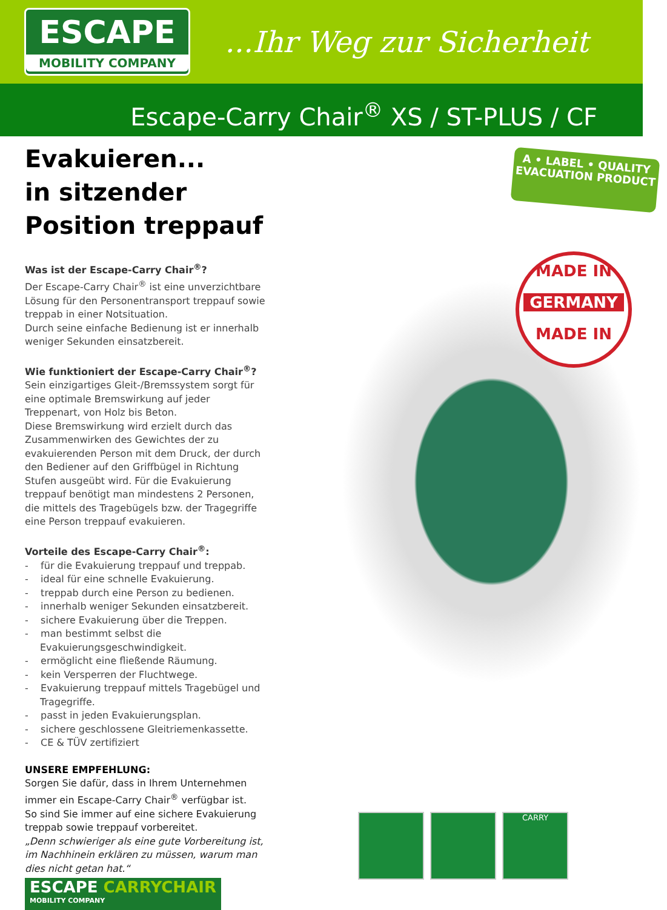ESCAPE
MOBILITY COMPANY
...Ihr Weg zur Sicherheit
Escape-Carry Chair<sup>®</sup> XS / ST-PLUS / CF
Evakuieren...
in sitzender
Position treppauf
Was ist der Escape-Carry Chair<sup>®</sup>?
Der Escape-Carry Chair<sup>®</sup> ist eine unverzichtbare Lösung für den Personentransport treppauf sowie treppab in einer Notsituation.
Durch seine einfache Bedienung ist er innerhalb weniger Sekunden einsatzbereit.
Wie funktioniert der Escape-Carry Chair<sup>®</sup>?
Sein einzigartiges Gleit-/Bremssystem sorgt für eine optimale Bremswirkung auf jeder Treppenart, von Holz bis Beton.
Diese Bremswirkung wird erzielt durch das Zusammenwirken des Gewichtes der zu evakuierenden Person mit dem Druck, der durch den Bediener auf den Griffbügel in Richtung Stufen ausgeübt wird. Für die Evakuierung treppauf benötigt man mindestens 2 Personen, die mittels des Tragebügels bzw. der Tragegriffe eine Person treppauf evakuieren.
Vorteile des Escape-Carry Chair<sup>®</sup>:
- für die Evakuierung treppauf und treppab.
- ideal für eine schnelle Evakuierung.
- treppab durch eine Person zu bedienen.
- innerhalb weniger Sekunden einsatzbereit.
- sichere Evakuierung über die Treppen.
- man bestimmt selbst die Evakuierungsgeschwindigkeit.
- ermöglicht eine fließende Räumung.
- kein Versperren der Fluchtwege.
- Evakuierung treppauf mittels Tragebügel und Tragegriffe.
- passt in jeden Evakuierungsplan.
- sichere geschlossene Gleitriemenkassette.
- CE & TÜV zertifiziert
UNSERE EMPFEHLUNG:
Sorgen Sie dafür, dass in Ihrem Unternehmen immer ein Escape-Carry Chair<sup>®</sup> verfügbar ist.
So sind Sie immer auf eine sichere Evakuierung treppab sowie treppauf vorbereitet.
„Denn schwieriger als eine gute Vorbereitung ist, im Nachhinein erklären zu müssen, warum man dies nicht getan hat.“
ESCAPE CARRYCHAIR
MOBILITY COMPANY
A • LABEL • QUALITY
EVACUATION PRODUCT
MADE IN
GERMANY
MADE IN
CARRY